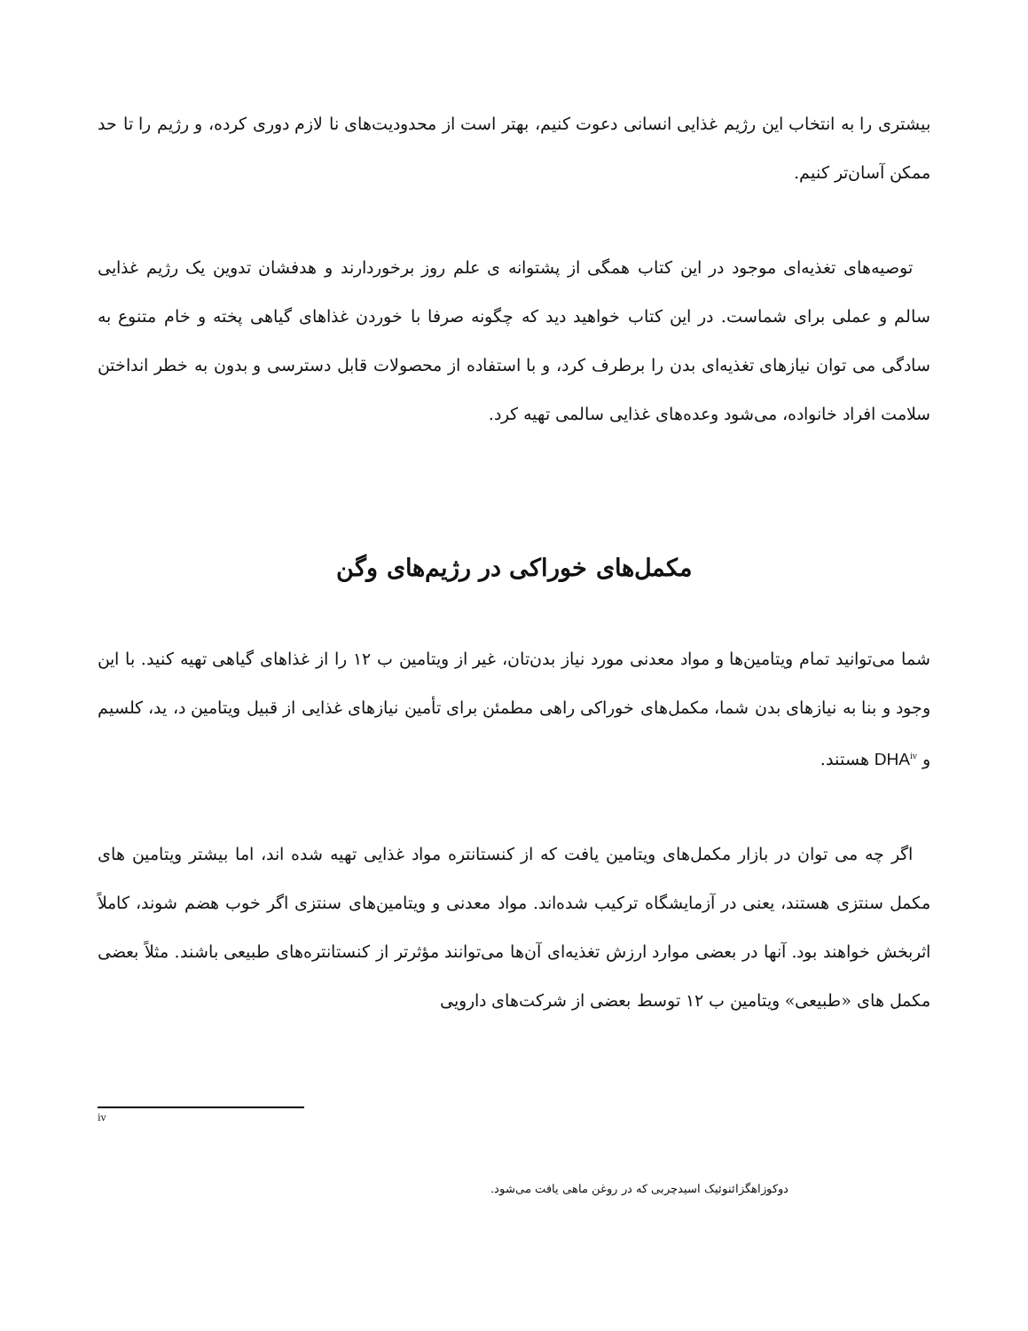بیشتری را به انتخاب این رژیم غذایی انسانی دعوت کنیم، بهتر است از محدودیت‌های نا لازم دوری کرده، و رژیم را تا حد ممکن آسان‌تر کنیم.
توصیه‌های تغذیه‌ای موجود در این کتاب همگی از پشتوانه ی علم روز برخوردارند و هدفشان تدوین یک رژیم غذایی سالم و عملی برای شماست. در این کتاب خواهید دید که چگونه صرفا با خوردن غذاهای گیاهی پخته و خام متنوع به سادگی می توان نیازهای تغذیه‌ای بدن را برطرف کرد، و با استفاده از محصولات قابل دسترسی و بدون به خطر انداختن سلامت افراد خانواده، می‌شود وعده‌های غذایی سالمی تهیه کرد.
مکمل‌های خوراکی در رژیم‌های وگن
شما می‌توانید تمام ویتامین‌ها و مواد معدنی مورد نیاز بدن‌تان، غیر از ویتامین ب ۱۲ را از غذاهای گیاهی تهیه کنید. با این وجود و بنا به نیازهای بدن شما، مکمل‌های خوراکی راهی مطمئن برای تأمین نیازهای غذایی از قبیل ویتامین د، ید، کلسیم و DHA<sup>iv</sup> هستند.
اگر چه می توان در بازار مکمل‌های ویتامین یافت که از کنستانتره مواد غذایی تهیه شده اند، اما بیشتر ویتامین های مکمل سنتزی هستند، یعنی در آزمایشگاه ترکیب شده‌اند. مواد معدنی و ویتامین‌های سنتزی اگر خوب هضم شوند، کاملاً اثربخش خواهند بود. آنها در بعضی موارد ارزش تغذیه‌ای آن‌ها می‌توانند مؤثرتر از کنستانتره‌های طبیعی باشند. مثلاً بعضی مکمل های «طبیعی» ویتامین ب ۱۲ توسط بعضی از شرکت‌های دارویی
iv
دوکوزاهگزائنوئیک اسیدچربی که در روغن ماهی یافت می‌شود.